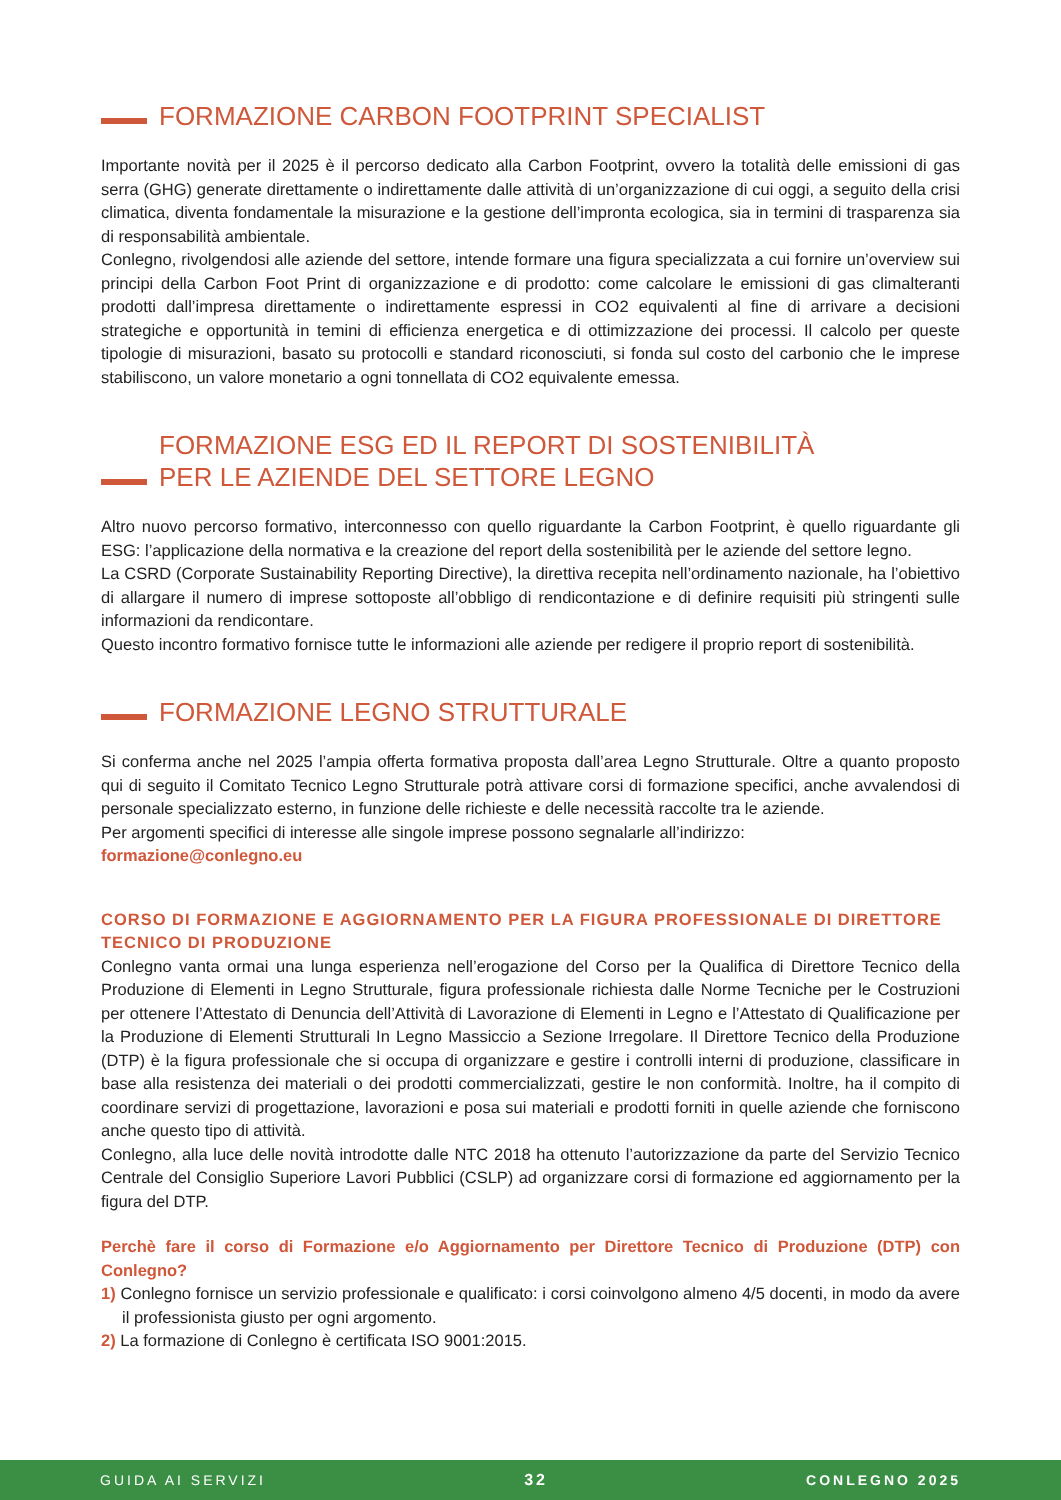FORMAZIONE CARBON FOOTPRINT SPECIALIST
Importante novità per il 2025 è il percorso dedicato alla Carbon Footprint, ovvero la totalità delle emissioni di gas serra (GHG) generate direttamente o indirettamente dalle attività di un’organizzazione di cui oggi, a seguito della crisi climatica, diventa fondamentale la misurazione e la gestione dell’impronta ecologica, sia in termini di trasparenza sia di responsabilità ambientale.
Conlegno, rivolgendosi alle aziende del settore, intende formare una figura specializzata a cui fornire un’overview sui principi della Carbon Foot Print di organizzazione e di prodotto: come calcolare le emissioni di gas climalteranti prodotti dall’impresa direttamente o indirettamente espressi in CO2 equivalenti al fine di arrivare a decisioni strategiche e opportunità in temini di efficienza energetica e di ottimizzazione dei processi. Il calcolo per queste tipologie di misurazioni, basato su protocolli e standard riconosciuti, si fonda sul costo del carbonio che le imprese stabiliscono, un valore monetario a ogni tonnellata di CO2 equivalente emessa.
FORMAZIONE ESG ED IL REPORT DI SOSTENIBILITÀ
PER LE AZIENDE DEL SETTORE LEGNO
Altro nuovo percorso formativo, interconnesso con quello riguardante la Carbon Footprint, è quello riguardante gli ESG: l’applicazione della normativa e la creazione del report della sostenibilità per le aziende del settore legno.
La CSRD (Corporate Sustainability Reporting Directive), la direttiva recepita nell’ordinamento nazionale, ha l’obiettivo di allargare il numero di imprese sottoposte all’obbligo di rendicontazione e di definire requisiti più stringenti sulle informazioni da rendicontare.
Questo incontro formativo fornisce tutte le informazioni alle aziende per redigere il proprio report di sostenibilità.
FORMAZIONE LEGNO STRUTTURALE
Si conferma anche nel 2025 l’ampia offerta formativa proposta dall’area Legno Strutturale. Oltre a quanto proposto qui di seguito il Comitato Tecnico Legno Strutturale potrà attivare corsi di formazione specifici, anche avvalendosi di personale specializzato esterno, in funzione delle richieste e delle necessità raccolte tra le aziende.
Per argomenti specifici di interesse alle singole imprese possono segnalarle all’indirizzo:
formazione@conlegno.eu
CORSO DI FORMAZIONE E AGGIORNAMENTO PER LA FIGURA PROFESSIONALE DI DIRETTORE TECNICO DI PRODUZIONE
Conlegno vanta ormai una lunga esperienza nell’erogazione del Corso per la Qualifica di Direttore Tecnico della Produzione di Elementi in Legno Strutturale, figura professionale richiesta dalle Norme Tecniche per le Costruzioni per ottenere l’Attestato di Denuncia dell’Attività di Lavorazione di Elementi in Legno e l’Attestato di Qualificazione per la Produzione di Elementi Strutturali In Legno Massiccio a Sezione Irregolare. Il Direttore Tecnico della Produzione (DTP) è la figura professionale che si occupa di organizzare e gestire i controlli interni di produzione, classificare in base alla resistenza dei materiali o dei prodotti commercializzati, gestire le non conformità. Inoltre, ha il compito di coordinare servizi di progettazione, lavorazioni e posa sui materiali e prodotti forniti in quelle aziende che forniscono anche questo tipo di attività.
Conlegno, alla luce delle novità introdotte dalle NTC 2018 ha ottenuto l’autorizzazione da parte del Servizio Tecnico Centrale del Consiglio Superiore Lavori Pubblici (CSLP) ad organizzare corsi di formazione ed aggiornamento per la figura del DTP.
Perchè fare il corso di Formazione e/o Aggiornamento per Direttore Tecnico di Produzione (DTP) con Conlegno?
1) Conlegno fornisce un servizio professionale e qualificato: i corsi coinvolgono almeno 4/5 docenti, in modo da avere il professionista giusto per ogni argomento.
2) La formazione di Conlegno è certificata ISO 9001:2015.
GUIDA AI SERVIZI 32 CONLEGNO 2025